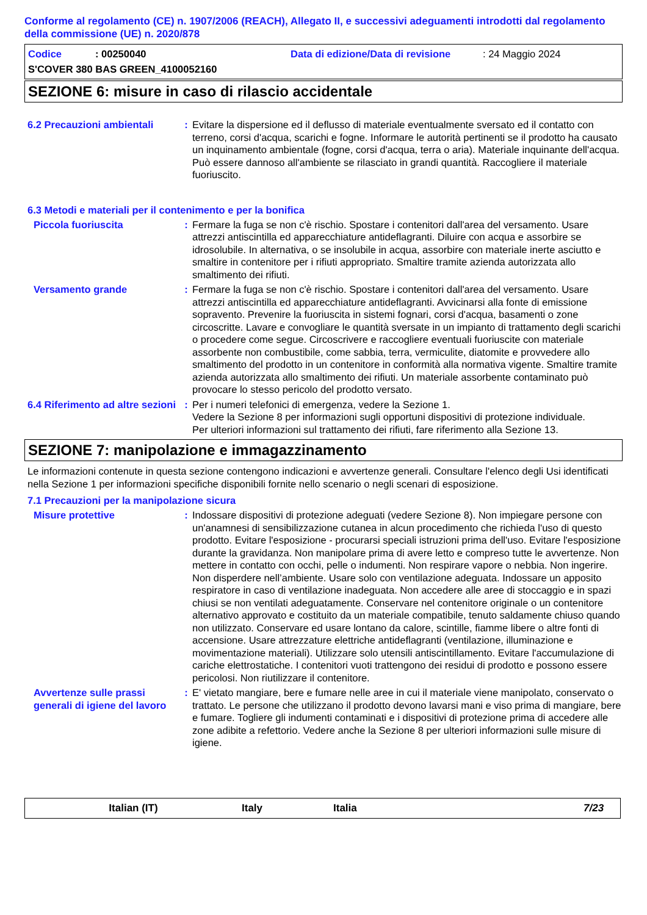Conforme al regolamento (CE) n. 1907/2006 (REACH), Allegato II, e successivi adeguamenti introdotti dal regolamento della commissione (UE) n. 2020/878
Codice: 00250040 Data di edizione/Data di revisione: 24 Maggio 2024
S'COVER 380 BAS GREEN_4100052160
SEZIONE 6: misure in caso di rilascio accidentale
6.2 Precauzioni ambientali
: Evitare la dispersione ed il deflusso di materiale eventualmente sversato ed il contatto con terreno, corsi d'acqua, scarichi e fogne. Informare le autorità pertinenti se il prodotto ha causato un inquinamento ambientale (fogne, corsi d'acqua, terra o aria). Materiale inquinante dell'acqua. Può essere dannoso all'ambiente se rilasciato in grandi quantità. Raccogliere il materiale fuoriuscito.
6.3 Metodi e materiali per il contenimento e per la bonifica
Piccola fuoriuscita : Fermare la fuga se non c'è rischio. Spostare i contenitori dall'area del versamento. Usare attrezzi antiscintilla ed apparecchiature antideflagranti. Diluire con acqua e assorbire se idrosolubile. In alternativa, o se insolubile in acqua, assorbire con materiale inerte asciutto e smaltire in contenitore per i rifiuti appropriato. Smaltire tramite azienda autorizzata allo smaltimento dei rifiuti.
Versamento grande : Fermare la fuga se non c'è rischio. Spostare i contenitori dall'area del versamento. Usare attrezzi antiscintilla ed apparecchiature antideflagranti. Avvicinarsi alla fonte di emissione sopravento. Prevenire la fuoriuscita in sistemi fognari, corsi d'acqua, basamenti o zone circoscritte. Lavare e convogliare le quantità sversate in un impianto di trattamento degli scarichi o procedere come segue. Circoscrivere e raccogliere eventuali fuoriuscite con materiale assorbente non combustibile, come sabbia, terra, vermiculite, diatomite e provvedere allo smaltimento del prodotto in un contenitore in conformità alla normativa vigente. Smaltire tramite azienda autorizzata allo smaltimento dei rifiuti. Un materiale assorbente contaminato può provocare lo stesso pericolo del prodotto versato.
6.4 Riferimento ad altre sezioni
: Per i numeri telefonici di emergenza, vedere la Sezione 1.
Vedere la Sezione 8 per informazioni sugli opportuni dispositivi di protezione individuale.
Per ulteriori informazioni sul trattamento dei rifiuti, fare riferimento alla Sezione 13.
SEZIONE 7: manipolazione e immagazzinamento
Le informazioni contenute in questa sezione contengono indicazioni e avvertenze generali. Consultare l'elenco degli Usi identificati nella Sezione 1 per informazioni specifiche disponibili fornite nello scenario o negli scenari di esposizione.
7.1 Precauzioni per la manipolazione sicura
Misure protettive : Indossare dispositivi di protezione adeguati (vedere Sezione 8). Non impiegare persone con un'anamnesi di sensibilizzazione cutanea in alcun procedimento che richieda l'uso di questo prodotto. Evitare l'esposizione - procurarsi speciali istruzioni prima dell'uso. Evitare l'esposizione durante la gravidanza. Non manipolare prima di avere letto e compreso tutte le avvertenze. Non mettere in contatto con occhi, pelle o indumenti. Non respirare vapore o nebbia. Non ingerire. Non disperdere nell’ambiente. Usare solo con ventilazione adeguata. Indossare un apposito respiratore in caso di ventilazione inadeguata. Non accedere alle aree di stoccaggio e in spazi chiusi se non ventilati adeguatamente. Conservare nel contenitore originale o un contenitore alternativo approvato e costituito da un materiale compatibile, tenuto saldamente chiuso quando non utilizzato. Conservare ed usare lontano da calore, scintille, fiamme libere o altre fonti di accensione. Usare attrezzature elettriche antideflagranti (ventilazione, illuminazione e movimentazione materiali). Utilizzare solo utensili antiscintillamento. Evitare l'accumulazione di cariche elettrostatiche. I contenitori vuoti trattengono dei residui di prodotto e possono essere pericolosi. Non riutilizzare il contenitore.
Avvertenze sulle prassi generali di igiene del lavoro
: E' vietato mangiare, bere e fumare nelle aree in cui il materiale viene manipolato, conservato o trattato. Le persone che utilizzano il prodotto devono lavarsi mani e viso prima di mangiare, bere e fumare. Togliere gli indumenti contaminati e i dispositivi di protezione prima di accedere alle zone adibite a refettorio. Vedere anche la Sezione 8 per ulteriori informazioni sulle misure di igiene.
Italian (IT) Italy Italia 7/23